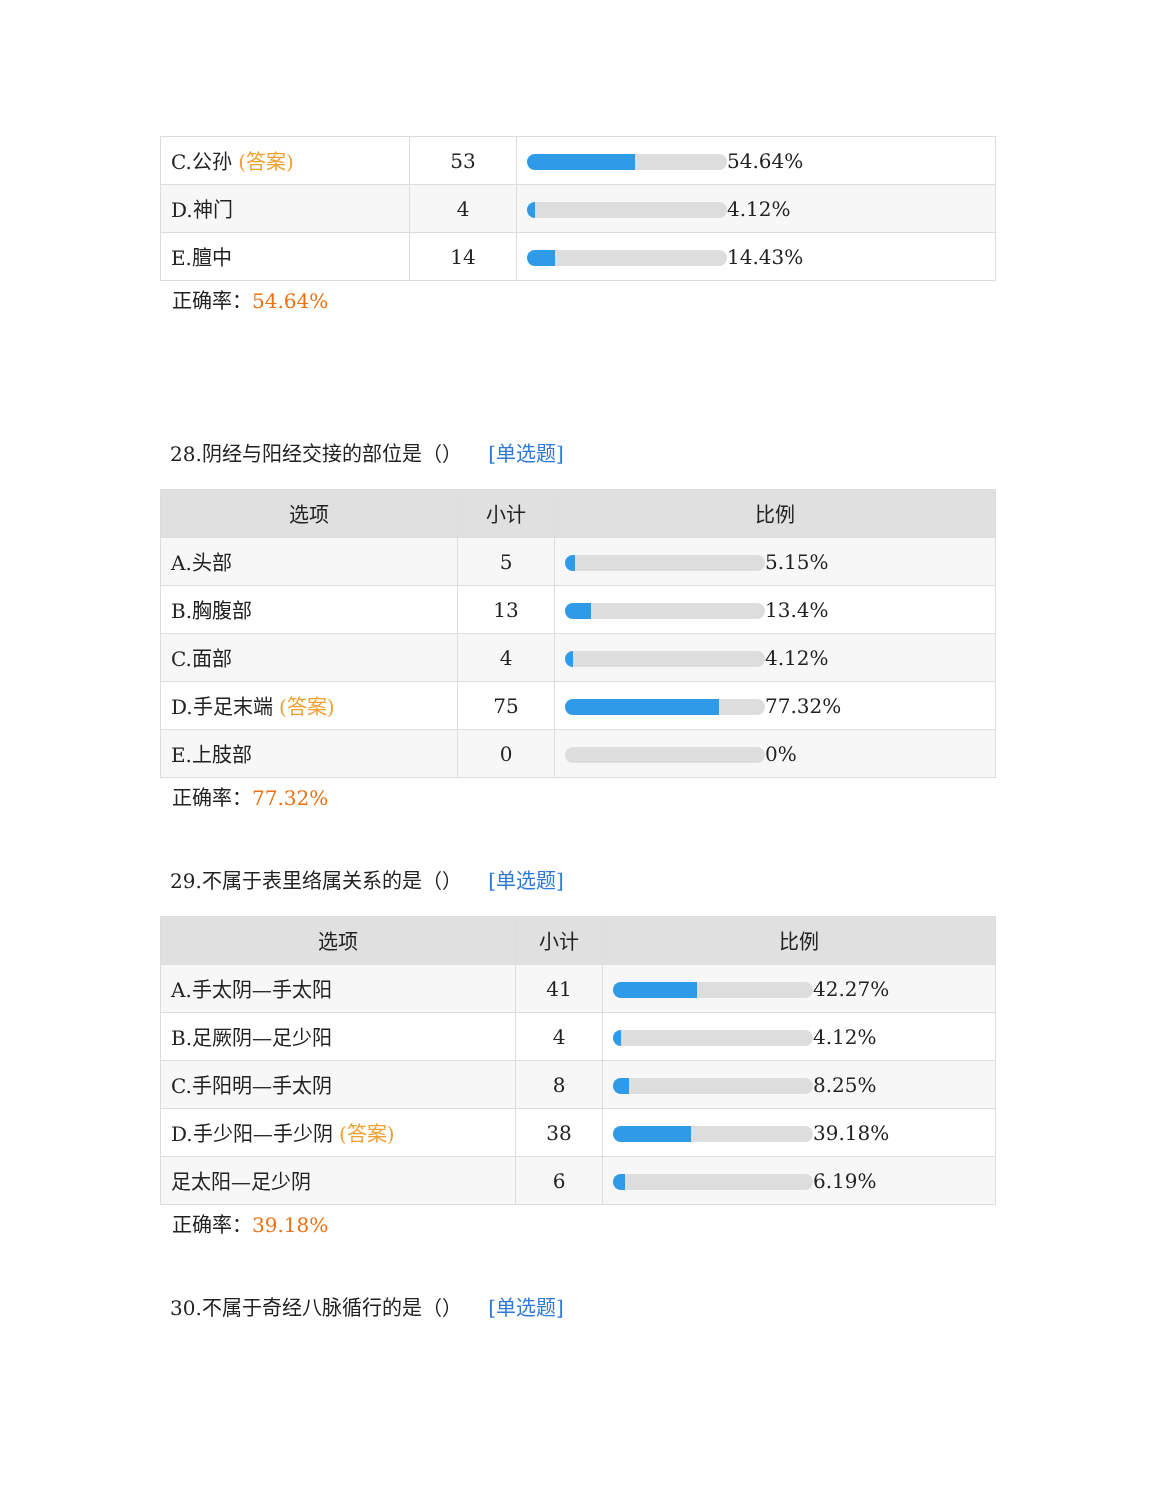| C.公孙 (答案) | 53 | 54.64% |
| D.神门 | 4 | 4.12% |
| E.膻中 | 14 | 14.43% |
正确率：54.64%
28.阴经与阳经交接的部位是（） [单选题]
| 选项 | 小计 | 比例 |
| --- | --- | --- |
| A.头部 | 5 | 5.15% |
| B.胸腹部 | 13 | 13.4% |
| C.面部 | 4 | 4.12% |
| D.手足末端 (答案) | 75 | 77.32% |
| E.上肢部 | 0 | 0% |
正确率：77.32%
29.不属于表里络属关系的是（） [单选题]
| 选项 | 小计 | 比例 |
| --- | --- | --- |
| A.手太阴—手太阳 | 41 | 42.27% |
| B.足厥阴—足少阳 | 4 | 4.12% |
| C.手阳明—手太阴 | 8 | 8.25% |
| D.手少阳—手少阴 (答案) | 38 | 39.18% |
| 足太阳—足少阴 | 6 | 6.19% |
正确率：39.18%
30.不属于奇经八脉循行的是（） [单选题]